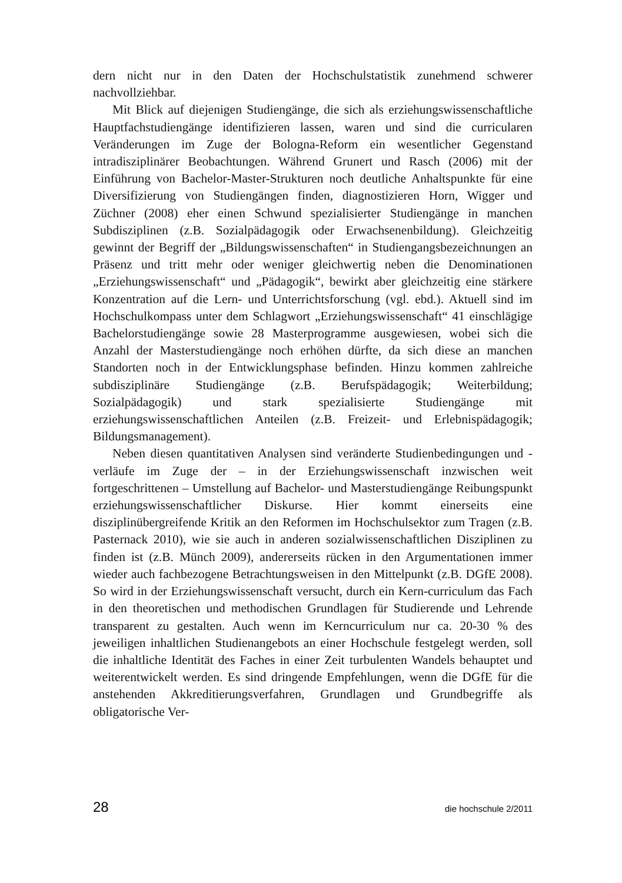dern nicht nur in den Daten der Hochschulstatistik zunehmend schwerer nachvollziehbar.
Mit Blick auf diejenigen Studiengänge, die sich als erziehungswissenschaftliche Hauptfachstudiengänge identifizieren lassen, waren und sind die curricularen Veränderungen im Zuge der Bologna-Reform ein wesentlicher Gegenstand intradisziplinärer Beobachtungen. Während Grunert und Rasch (2006) mit der Einführung von Bachelor-Master-Strukturen noch deutliche Anhaltspunkte für eine Diversifizierung von Studiengängen finden, diagnostizieren Horn, Wigger und Züchner (2008) eher einen Schwund spezialisierter Studiengänge in manchen Subdisziplinen (z.B. Sozialpädagogik oder Erwachsenenbildung). Gleichzeitig gewinnt der Begriff der „Bildungswissenschaften“ in Studiengangsbezeichnungen an Präsenz und tritt mehr oder weniger gleichwertig neben die Denominationen „Erziehungswissenschaft“ und „Pädagogik“, bewirkt aber gleichzeitig eine stärkere Konzentration auf die Lern- und Unterrichtsforschung (vgl. ebd.). Aktuell sind im Hochschulkompass unter dem Schlagwort „Erziehungswissenschaft“ 41 einschlägige Bachelorstudiengänge sowie 28 Masterprogramme ausgewiesen, wobei sich die Anzahl der Masterstudiengänge noch erhöhen dürfte, da sich diese an manchen Standorten noch in der Entwicklungsphase befinden. Hinzu kommen zahlreiche subdisziplinäre Studiengänge (z.B. Berufspädagogik; Weiterbildung; Sozialpädagogik) und stark spezialisierte Studiengänge mit erziehungswissenschaftlichen Anteilen (z.B. Freizeit- und Erlebnispädagogik; Bildungsmanagement).
Neben diesen quantitativen Analysen sind veränderte Studienbedingungen und -verläufe im Zuge der – in der Erziehungswissenschaft inzwischen weit fortgeschrittenen – Umstellung auf Bachelor- und Masterstudiengänge Reibungspunkt erziehungswissenschaftlicher Diskurse. Hier kommt einerseits eine disziplinübergreifende Kritik an den Reformen im Hochschulsektor zum Tragen (z.B. Pasternack 2010), wie sie auch in anderen sozialwissenschaftlichen Disziplinen zu finden ist (z.B. Münch 2009), andererseits rücken in den Argumentationen immer wieder auch fachbezogene Betrachtungsweisen in den Mittelpunkt (z.B. DGfE 2008). So wird in der Erziehungswissenschaft versucht, durch ein Kern-curriculum das Fach in den theoretischen und methodischen Grundlagen für Studierende und Lehrende transparent zu gestalten. Auch wenn im Kerncurriculum nur ca. 20-30 % des jeweiligen inhaltlichen Studienangebots an einer Hochschule festgelegt werden, soll die inhaltliche Identität des Faches in einer Zeit turbulenten Wandels behauptet und weiterentwickelt werden. Es sind dringende Empfehlungen, wenn die DGfE für die anstehenden Akkreditierungsverfahren, Grundlagen und Grundbegriffe als obligatorische Ver-
28 die hochschule 2/2011